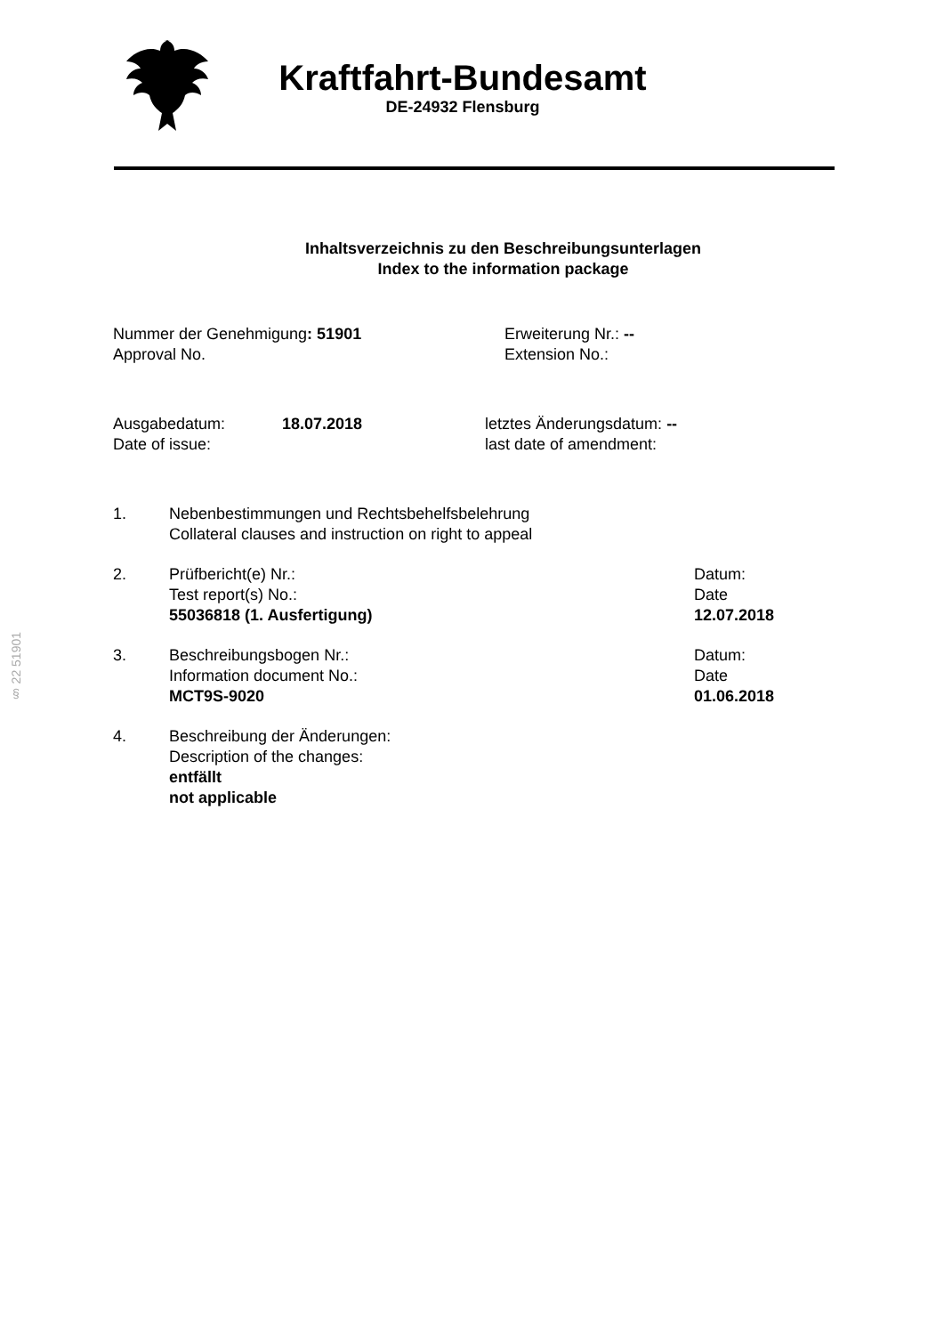Kraftfahrt-Bundesamt
DE-24932 Flensburg
Inhaltsverzeichnis zu den Beschreibungsunterlagen
Index to the information package
Nummer der Genehmigung: 51901
Approval No.
Erweiterung Nr.: --
Extension No.:
Ausgabedatum:
Date of issue:
18.07.2018 letztes Änderungsdatum: --
last date of amendment:
1. Nebenbestimmungen und Rechtsbehelfsbelehrung
Collateral clauses and instruction on right to appeal
2. Prüfbericht(e) Nr.:
Test report(s) No.:
55036818 (1. Ausfertigung)
Datum:
Date
12.07.2018
3. Beschreibungsbogen Nr.:
Information document No.:
MCT9S-9020
Datum:
Date
01.06.2018
4. Beschreibung der Änderungen:
Description of the changes:
entfällt
not applicable
§ 22 51901